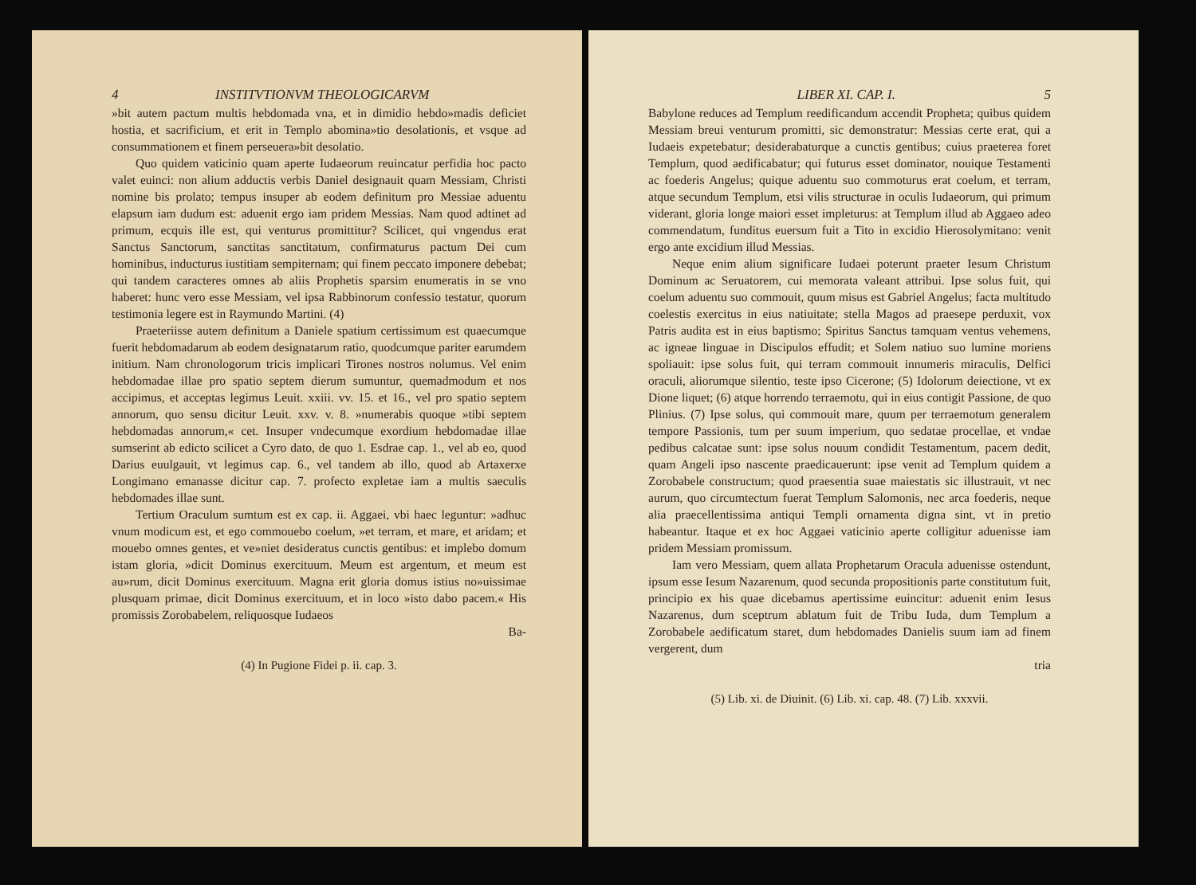4 INSTITVTIONVM THEOLOGICARVM
»bit autem pactum multis hebdomada vna, et in dimidio hebdo»madis deficiet hostia, et sacrificium, et erit in Templo abomina»tio desolationis, et vsque ad consummationem et finem perseuera»bit desolatio.
Quo quidem vaticinio quam aperte Iudaeorum reuincatur perfidia hoc pacto valet euinci: non alium adductis verbis Daniel designauit quam Messiam, Christi nomine bis prolato; tempus insuper ab eodem definitum pro Messiae aduentu elapsum iam dudum est: aduenit ergo iam pridem Messias. Nam quod adtinet ad primum, ecquis ille est, qui venturus promittitur? Scilicet, qui vngendus erat Sanctus Sanctorum, sanctitas sanctitatum, confirmaturus pactum Dei cum hominibus, inducturus iustitiam sempiternam; qui finem peccato imponere debebat; qui tandem caracteres omnes ab aliis Prophetis sparsim enumeratis in se vno haberet: hunc vero esse Messiam, vel ipsa Rabbinorum confessio testatur, quorum testimonia legere est in Raymundo Martini. (4)
Praeteriisse autem definitum a Daniele spatium certissimum est quaecumque fuerit hebdomadarum ab eodem designatarum ratio, quodcumque pariter earumdem initium. Nam chronologorum tricis implicari Tirones nostros nolumus. Vel enim hebdomadae illae pro spatio septem dierum sumuntur, quemadmodum et nos accipimus, et acceptas legimus Leuit. xxiii. vv. 15. et 16., vel pro spatio septem annorum, quo sensu dicitur Leuit. xxv. v. 8. »numerabis quoque »tibi septem hebdomadas annorum,« cet. Insuper vndecumque exordium hebdomadae illae sumserint ab edicto scilicet a Cyro dato, de quo 1. Esdrae cap. 1., vel ab eo, quod Darius euulgauit, vt legimus cap. 6., vel tandem ab illo, quod ab Artaxerxe Longimano emanasse dicitur cap. 7. profecto expletae iam a multis saeculis hebdomades illae sunt.
Tertium Oraculum sumtum est ex cap. ii. Aggaei, vbi haec leguntur: »adhuc vnum modicum est, et ego commouebo coelum, »et terram, et mare, et aridam; et mouebo omnes gentes, et ve»niet desideratus cunctis gentibus: et implebo domum istam gloria, »dicit Dominus exercituum. Meum est argentum, et meum est au»rum, dicit Dominus exercituum. Magna erit gloria domus istius no»uissimae plusquam primae, dicit Dominus exercituum, et in loco »isto dabo pacem.« His promissis Zorobabelem, reliquosque Iudaeos
Ba-
(4) In Pugione Fidei p. ii. cap. 3.
LIBER XI. CAP. I. 5
Babylone reduces ad Templum reedificandum accendit Propheta; quibus quidem Messiam breui venturum promitti, sic demonstratur: Messias certe erat, qui a Iudaeis expetebatur; desiderabaturque a cunctis gentibus; cuius praeterea foret Templum, quod aedificabatur; qui futurus esset dominator, nouique Testamenti ac foederis Angelus; quique aduentu suo commoturus erat coelum, et terram, atque secundum Templum, etsi vilis structurae in oculis Iudaeorum, qui primum viderant, gloria longe maiori esset impleturus: at Templum illud ab Aggaeo adeo commendatum, funditus euersum fuit a Tito in excidio Hierosolymitano: venit ergo ante excidium illud Messias.
Neque enim alium significare Iudaei poterunt praeter Iesum Christum Dominum ac Seruatorem, cui memorata valeant attribui. Ipse solus fuit, qui coelum aduentu suo commouit, quum misus est Gabriel Angelus; facta multitudo coelestis exercitus in eius natiuitate; stella Magos ad praesepe perduxit, vox Patris audita est in eius baptismo; Spiritus Sanctus tamquam ventus vehemens, ac igneae linguae in Discipulos effudit; et Solem natiuo suo lumine moriens spoliauit: ipse solus fuit, qui terram commouit innumeris miraculis, Delfici oraculi, aliorumque silentio, teste ipso Cicerone; (5) Idolorum deiectione, vt ex Dione liquet; (6) atque horrendo terraemotu, qui in eius contigit Passione, de quo Plinius. (7) Ipse solus, qui commouit mare, quum per terraemotum generalem tempore Passionis, tum per suum imperium, quo sedatae procellae, et vndae pedibus calcatae sunt: ipse solus nouum condidit Testamentum, pacem dedit, quam Angeli ipso nascente praedicauerunt: ipse venit ad Templum quidem a Zorobabele constructum; quod praesentia suae maiestatis sic illustrauit, vt nec aurum, quo circumtectum fuerat Templum Salomonis, nec arca foederis, neque alia praecellentissima antiqui Templi ornamenta digna sint, vt in pretio habeantur. Itaque et ex hoc Aggaei vaticinio aperte colligitur aduenisse iam pridem Messiam promissum.
Iam vero Messiam, quem allata Prophetarum Oracula aduenisse ostendunt, ipsum esse Iesum Nazarenum, quod secunda propositionis parte constitutum fuit, principio ex his quae dicebamus apertissime euincitur: aduenit enim Iesus Nazarenus, dum sceptrum ablatum fuit de Tribu Iuda, dum Templum a Zorobabele aedificatum staret, dum hebdomades Danielis suum iam ad finem vergerent, dum
tria
(5) Lib. xi. de Diuinit. (6) Lib. xi. cap. 48. (7) Lib. xxxvii.